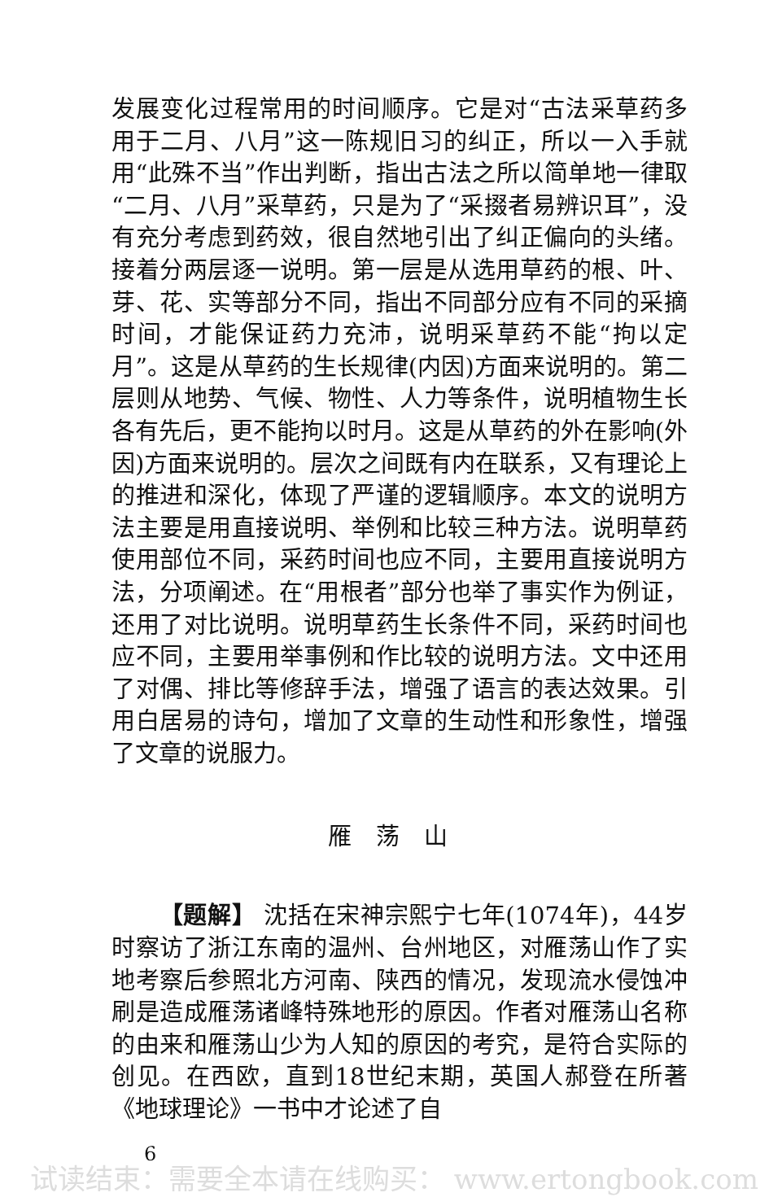发展变化过程常用的时间顺序。它是对“古法采草药多用于二月、八月”这一陈规旧习的纠正，所以一入手就用“此殊不当”作出判断，指出古法之所以简单地一律取“二月、八月”采草药，只是为了“采掇者易辨识耳”，没有充分考虑到药效，很自然地引出了纠正偏向的头绪。接着分两层逐一说明。第一层是从选用草药的根、叶、芽、花、实等部分不同，指出不同部分应有不同的采摘时间，才能保证药力充沛，说明采草药不能“拘以定月”。这是从草药的生长规律(内因)方面来说明的。第二层则从地势、气候、物性、人力等条件，说明植物生长各有先后，更不能拘以时月。这是从草药的外在影响(外因)方面来说明的。层次之间既有内在联系，又有理论上的推进和深化，体现了严谨的逻辑顺序。本文的说明方法主要是用直接说明、举例和比较三种方法。说明草药使用部位不同，采药时间也应不同，主要用直接说明方法，分项阐述。在“用根者”部分也举了事实作为例证，还用了对比说明。说明草药生长条件不同，采药时间也应不同，主要用举事例和作比较的说明方法。文中还用了对偶、排比等修辞手法，增强了语言的表达效果。引用白居易的诗句，增加了文章的生动性和形象性，增强了文章的说服力。
雁荡山
  【题解】 沈括在宋神宗熙宁七年(1074年)，44岁时察访了浙江东南的温州、台州地区，对雁荡山作了实地考察后参照北方河南、陕西的情况，发现流水侵蚀冲刷是造成雁荡诸峰特殊地形的原因。作者对雁荡山名称的由来和雁荡山少为人知的原因的考究，是符合实际的创见。在西欧，直到18世纪末期，英国人郝登在所著《地球理论》一书中才论述了自
6
试读结束：需要全本请在线购买： www.ertongbook.com